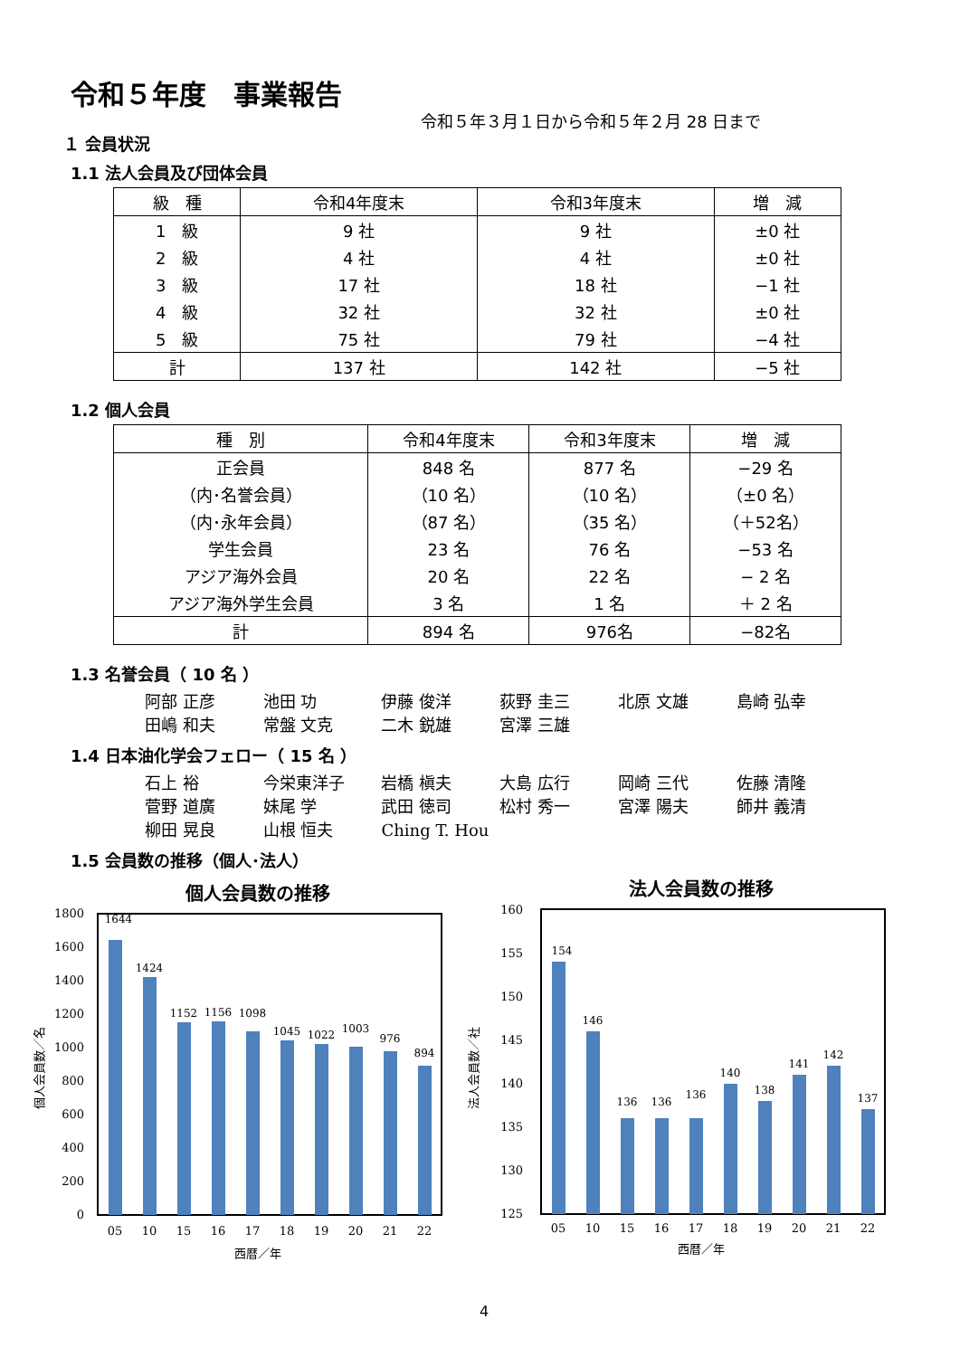令和５年度　事業報告
令和５年３月１日から令和５年２月 28 日まで
１ 会員状況
1.1 法人会員及び団体会員
| 級 種 | 令和4年度末 | 令和3年度末 | 増 減 |
| --- | --- | --- | --- |
| 1 級 | 9 社 | 9 社 | ±0 社 |
| 2 級 | 4 社 | 4 社 | ±0 社 |
| 3 級 | 17 社 | 18 社 | −1 社 |
| 4 級 | 32 社 | 32 社 | ±0 社 |
| 5 級 | 75 社 | 79 社 | −4 社 |
| 計 | 137 社 | 142 社 | −5 社 |
1.2 個人会員
| 種 別 | 令和4年度末 | 令和3年度末 | 増 減 |
| --- | --- | --- | --- |
| 正会員 | 848 名 | 877 名 | −29 名 |
| （内･名誉会員） | （10 名） | （10 名） | （±0 名） |
| （内･永年会員） | （87 名） | （35 名） | （＋52名） |
| 学生会員 | 23 名 | 76 名 | −53 名 |
| アジア海外会員 | 20 名 | 22 名 | − 2 名 |
| アジア海外学生会員 | 3 名 | 1 名 | ＋ 2 名 |
| 計 | 894 名 | 976名 | −82名 |
1.3 名誉会員（ 10 名 ）
阿部 正彦 池田 功 伊藤 俊洋 荻野 圭三 北原 文雄 島崎 弘幸
田嶋 和夫 常盤 文克 二木 鋭雄 宮澤 三雄
1.4 日本油化学会フェロー（ 15 名 ）
石上 裕 今栄東洋子 岩橋 槇夫 大島 広行 岡崎 三代 佐藤 清隆
菅野 道廣 妹尾 学 武田 徳司 松村 秀一 宮澤 陽夫 師井 義清
柳田 晃良 山根 恒夫 Ching T. Hou
1.5 会員数の推移（個人･法人）
個人会員数の推移
0
200
400
600
800
1000
1200
1400
1600
1800
1644
1424
1152
1156
1098
1045
1022
1003
976
894
05
10
15
16
17
18
19
20
21
22
西暦／年
個人会員数／名
法人会員数の推移
125
130
135
140
145
150
155
160
154
146
136
136
136
140
138
141
142
137
05
10
15
16
17
18
19
20
21
22
西暦／年
法人会員数／社
4